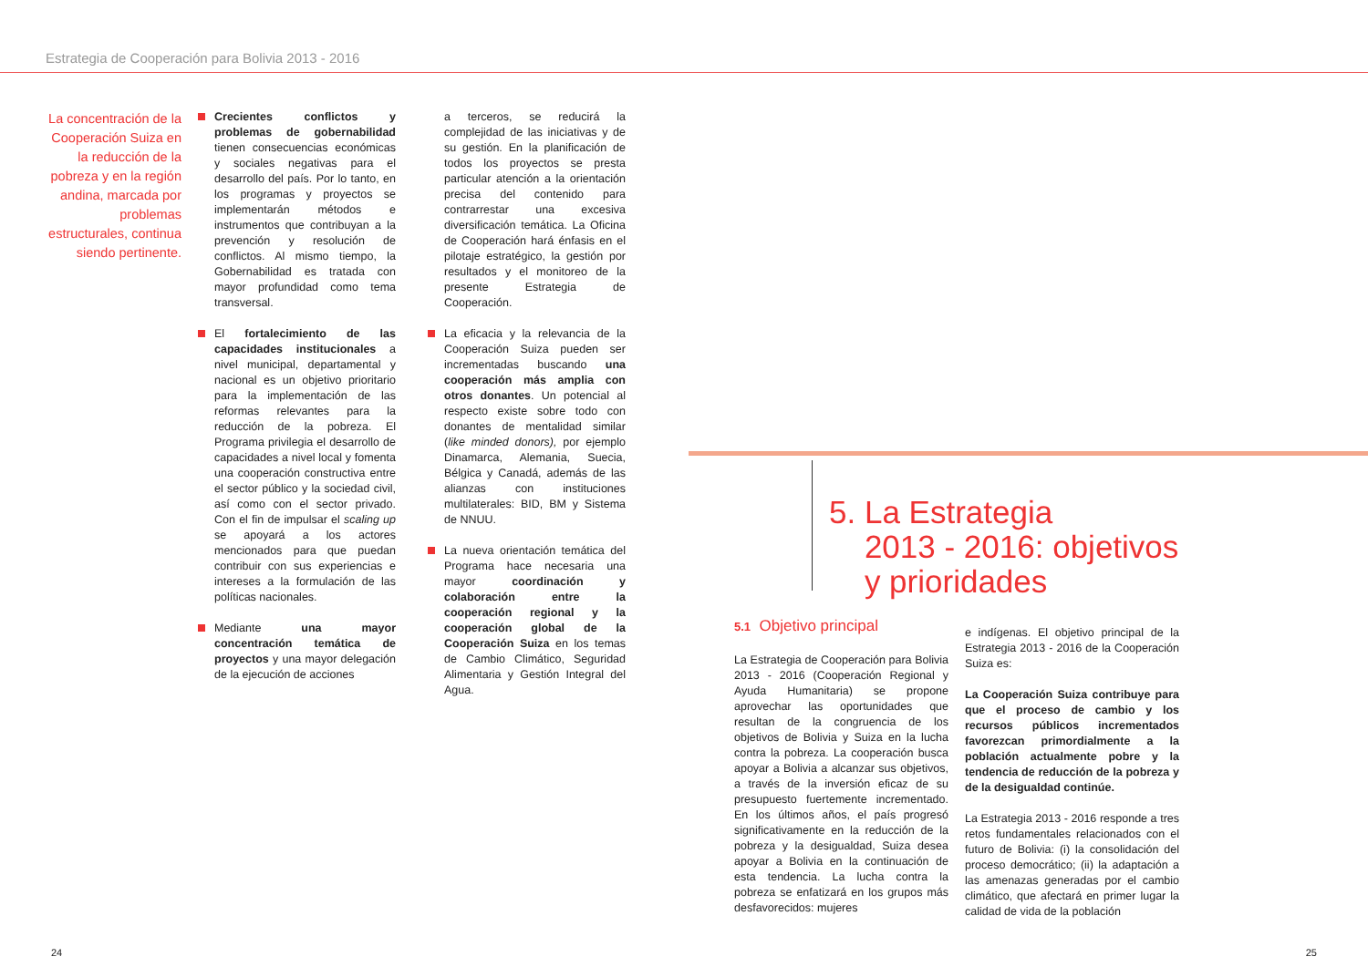Estrategia de Cooperación para Bolivia 2013 - 2016
La concentración de la Cooperación Suiza en la reducción de la pobreza y en la región andina, marcada por problemas estructurales, continua siendo pertinente.
Crecientes conflictos y problemas de gobernabilidad tienen consecuencias económicas y sociales negativas para el desarrollo del país. Por lo tanto, en los programas y proyectos se implementarán métodos e instrumentos que contribuyan a la prevención y resolución de conflictos. Al mismo tiempo, la Gobernabilidad es tratada con mayor profundidad como tema transversal.
El fortalecimiento de las capacidades institucionales a nivel municipal, departamental y nacional es un objetivo prioritario para la implementación de las reformas relevantes para la reducción de la pobreza. El Programa privilegia el desarrollo de capacidades a nivel local y fomenta una cooperación constructiva entre el sector público y la sociedad civil, así como con el sector privado. Con el fin de impulsar el scaling up se apoyará a los actores mencionados para que puedan contribuir con sus experiencias e intereses a la formulación de las políticas nacionales.
Mediante una mayor concentración temática de proyectos y una mayor delegación de la ejecución de acciones
a terceros, se reducirá la complejidad de las iniciativas y de su gestión. En la planificación de todos los proyectos se presta particular atención a la orientación precisa del contenido para contrarrestar una excesiva diversificación temática. La Oficina de Cooperación hará énfasis en el pilotaje estratégico, la gestión por resultados y el monitoreo de la presente Estrategia de Cooperación.
La eficacia y la relevancia de la Cooperación Suiza pueden ser incrementadas buscando una cooperación más amplia con otros donantes. Un potencial al respecto existe sobre todo con donantes de mentalidad similar (like minded donors), por ejemplo Dinamarca, Alemania, Suecia, Bélgica y Canadá, además de las alianzas con instituciones multilaterales: BID, BM y Sistema de NNUU.
La nueva orientación temática del Programa hace necesaria una mayor coordinación y colaboración entre la cooperación regional y la cooperación global de la Cooperación Suiza en los temas de Cambio Climático, Seguridad Alimentaria y Gestión Integral del Agua.
5. La Estrategia
2013 - 2016: objetivos
y prioridades
5.1 Objetivo principal
La Estrategia de Cooperación para Bolivia 2013 - 2016 (Cooperación Regional y Ayuda Humanitaria) se propone aprovechar las oportunidades que resultan de la congruencia de los objetivos de Bolivia y Suiza en la lucha contra la pobreza. La cooperación busca apoyar a Bolivia a alcanzar sus objetivos, a través de la inversión eficaz de su presupuesto fuertemente incrementado. En los últimos años, el país progresó significativamente en la reducción de la pobreza y la desigualdad, Suiza desea apoyar a Bolivia en la continuación de esta tendencia. La lucha contra la pobreza se enfatizará en los grupos más desfavorecidos: mujeres
e indígenas. El objetivo principal de la Estrategia 2013 - 2016 de la Cooperación Suiza es:
La Cooperación Suiza contribuye para que el proceso de cambio y los recursos públicos incrementados favorezcan primordialmente a la población actualmente pobre y la tendencia de reducción de la pobreza y de la desigualdad continúe.
La Estrategia 2013 - 2016 responde a tres retos fundamentales relacionados con el futuro de Bolivia: (i) la consolidación del proceso democrático; (ii) la adaptación a las amenazas generadas por el cambio climático, que afectará en primer lugar la calidad de vida de la población
24 25